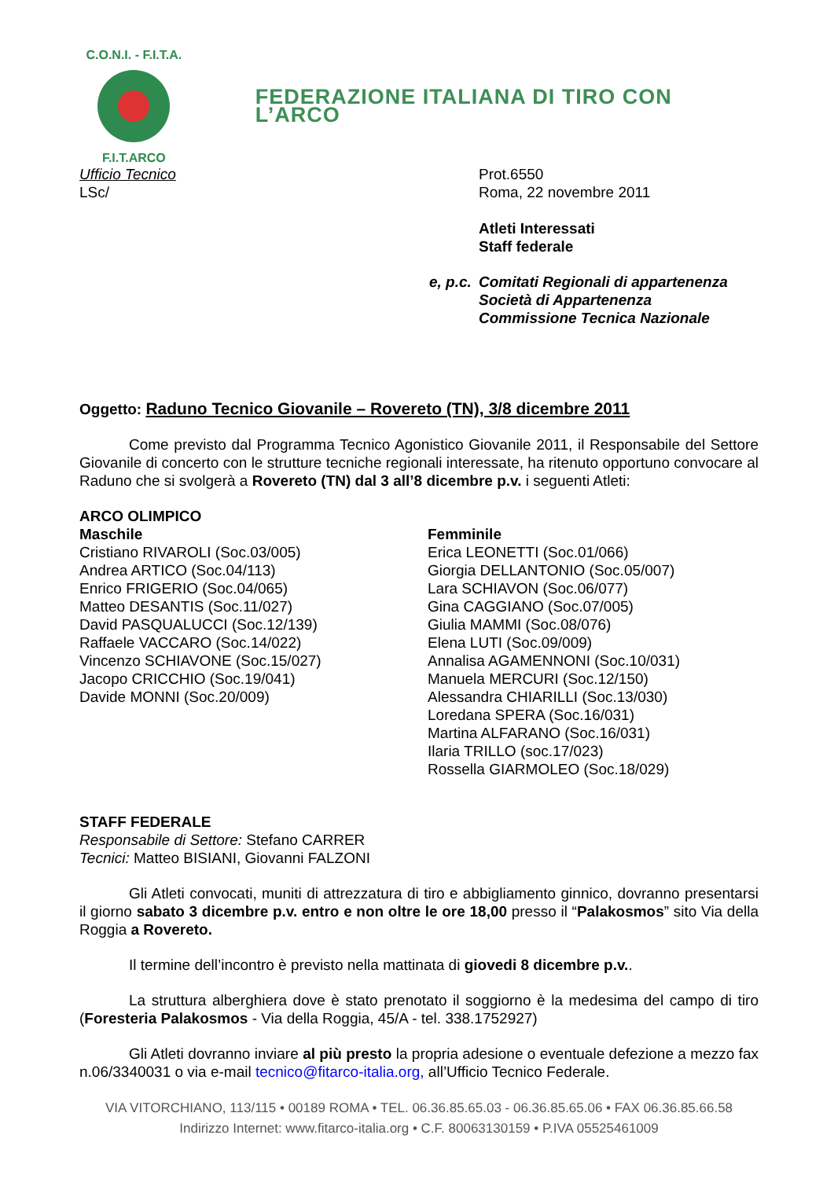C.O.N.I. - F.I.T.A.
F.I.T.ARCO
FEDERAZIONE ITALIANA DI TIRO CON L’ARCO
Ufficio Tecnico
LSc/
Prot.6550
Roma, 22 novembre 2011
Atleti Interessati
Staff federale
e, p.c.
Comitati Regionali di appartenenza
Società di Appartenenza
Commissione Tecnica Nazionale
Oggetto: Raduno Tecnico Giovanile – Rovereto (TN), 3/8 dicembre 2011
Come previsto dal Programma Tecnico Agonistico Giovanile 2011, il Responsabile del Settore Giovanile di concerto con le strutture tecniche regionali interessate, ha ritenuto opportuno convocare al Raduno che si svolgerà a Rovereto (TN) dal 3 all’8 dicembre p.v. i seguenti Atleti:
ARCO OLIMPICO
Maschile
Cristiano RIVAROLI (Soc.03/005)
Andrea ARTICO (Soc.04/113)
Enrico FRIGERIO (Soc.04/065)
Matteo DESANTIS (Soc.11/027)
David PASQUALUCCI (Soc.12/139)
Raffaele VACCARO (Soc.14/022)
Vincenzo SCHIAVONE (Soc.15/027)
Jacopo CRICCHIO (Soc.19/041)
Davide MONNI (Soc.20/009)
Femminile
Erica LEONETTI (Soc.01/066)
Giorgia DELLANTONIO (Soc.05/007)
Lara SCHIAVON (Soc.06/077)
Gina CAGGIANO (Soc.07/005)
Giulia MAMMI (Soc.08/076)
Elena LUTI (Soc.09/009)
Annalisa AGAMENNONI (Soc.10/031)
Manuela MERCURI (Soc.12/150)
Alessandra CHIARILLI (Soc.13/030)
Loredana SPERA (Soc.16/031)
Martina ALFARANO (Soc.16/031)
Ilaria TRILLO (soc.17/023)
Rossella GIARMOLEO (Soc.18/029)
STAFF FEDERALE
Responsabile di Settore: Stefano CARRER
Tecnici: Matteo BISIANI, Giovanni FALZONI
Gli Atleti convocati, muniti di attrezzatura di tiro e abbigliamento ginnico, dovranno presentarsi il giorno sabato 3 dicembre p.v. entro e non oltre le ore 18,00 presso il “Palakosmos” sito Via della Roggia a Rovereto.
Il termine dell’incontro è previsto nella mattinata di giovedi 8 dicembre p.v..
La struttura alberghiera dove è stato prenotato il soggiorno è la medesima del campo di tiro (Foresteria Palakosmos - Via della Roggia, 45/A - tel. 338.1752927)
Gli Atleti dovranno inviare al più presto la propria adesione o eventuale defezione a mezzo fax n.06/3340031 o via e-mail tecnico@fitarco-italia.org, all’Ufficio Tecnico Federale.
VIA VITORCHIANO, 113/115 • 00189 ROMA • TEL. 06.36.85.65.03 - 06.36.85.65.06 • FAX 06.36.85.66.58
Indirizzo Internet: www.fitarco-italia.org • C.F. 80063130159 • P.IVA 05525461009